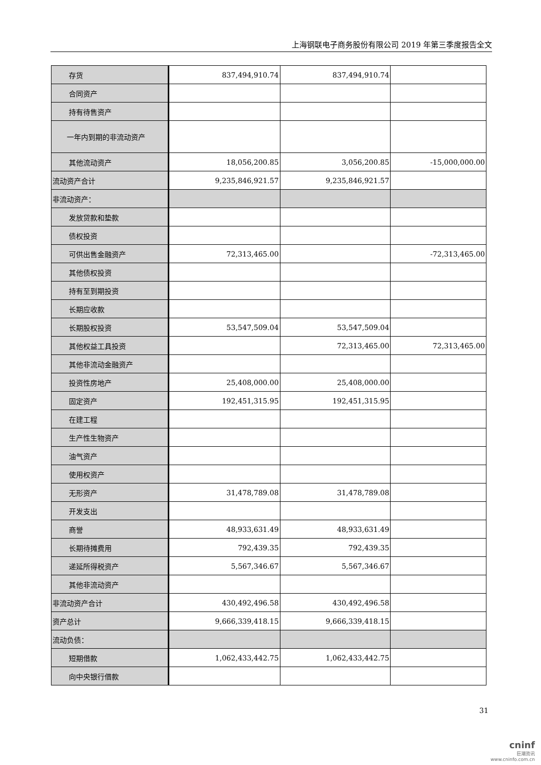上海钢联电子商务股份有限公司 2019 年第三季度报告全文
| 存货 | 837,494,910.74 | 837,494,910.74 | |
| 合同资产 | | | |
| 持有待售资产 | | | |
| 一年内到期的非流动资产 | | | |
| 其他流动资产 | 18,056,200.85 | 3,056,200.85 | -15,000,000.00 |
| 流动资产合计 | 9,235,846,921.57 | 9,235,846,921.57 | |
| 非流动资产： | | | |
| 发放贷款和垫款 | | | |
| 债权投资 | | | |
| 可供出售金融资产 | 72,313,465.00 | | -72,313,465.00 |
| 其他债权投资 | | | |
| 持有至到期投资 | | | |
| 长期应收款 | | | |
| 长期股权投资 | 53,547,509.04 | 53,547,509.04 | |
| 其他权益工具投资 | | 72,313,465.00 | 72,313,465.00 |
| 其他非流动金融资产 | | | |
| 投资性房地产 | 25,408,000.00 | 25,408,000.00 | |
| 固定资产 | 192,451,315.95 | 192,451,315.95 | |
| 在建工程 | | | |
| 生产性生物资产 | | | |
| 油气资产 | | | |
| 使用权资产 | | | |
| 无形资产 | 31,478,789.08 | 31,478,789.08 | |
| 开发支出 | | | |
| 商誉 | 48,933,631.49 | 48,933,631.49 | |
| 长期待摊费用 | 792,439.35 | 792,439.35 | |
| 递延所得税资产 | 5,567,346.67 | 5,567,346.67 | |
| 其他非流动资产 | | | |
| 非流动资产合计 | 430,492,496.58 | 430,492,496.58 | |
| 资产总计 | 9,666,339,418.15 | 9,666,339,418.15 | |
| 流动负债： | | | |
| 短期借款 | 1,062,433,442.75 | 1,062,433,442.75 | |
| 向中央银行借款 | | | |
31
cninf
巨潮资讯
www.cninfo.com.cn